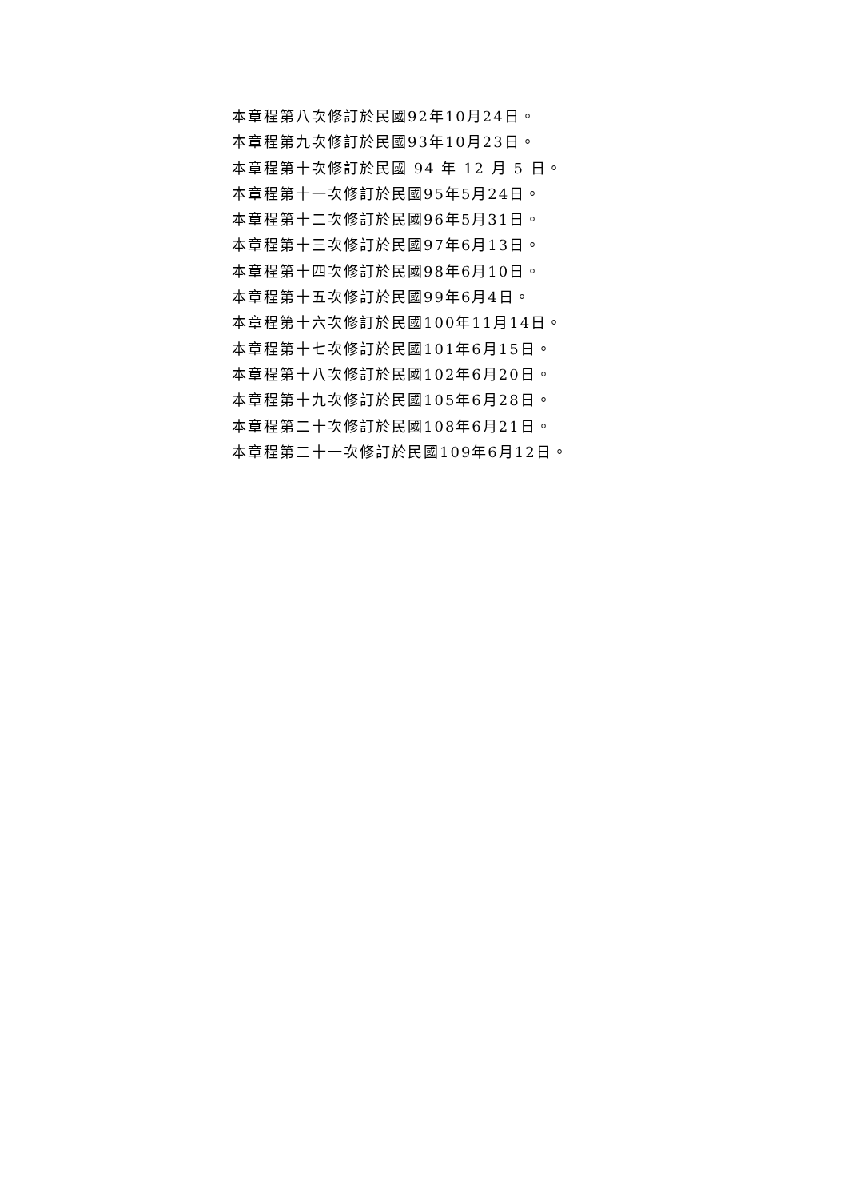本章程第八次修訂於民國92年10月24日。
本章程第九次修訂於民國93年10月23日。
本章程第十次修訂於民國 94 年 12 月 5 日。
本章程第十一次修訂於民國95年5月24日。
本章程第十二次修訂於民國96年5月31日。
本章程第十三次修訂於民國97年6月13日。
本章程第十四次修訂於民國98年6月10日。
本章程第十五次修訂於民國99年6月4日。
本章程第十六次修訂於民國100年11月14日。
本章程第十七次修訂於民國101年6月15日。
本章程第十八次修訂於民國102年6月20日。
本章程第十九次修訂於民國105年6月28日。
本章程第二十次修訂於民國108年6月21日。
本章程第二十一次修訂於民國109年6月12日。